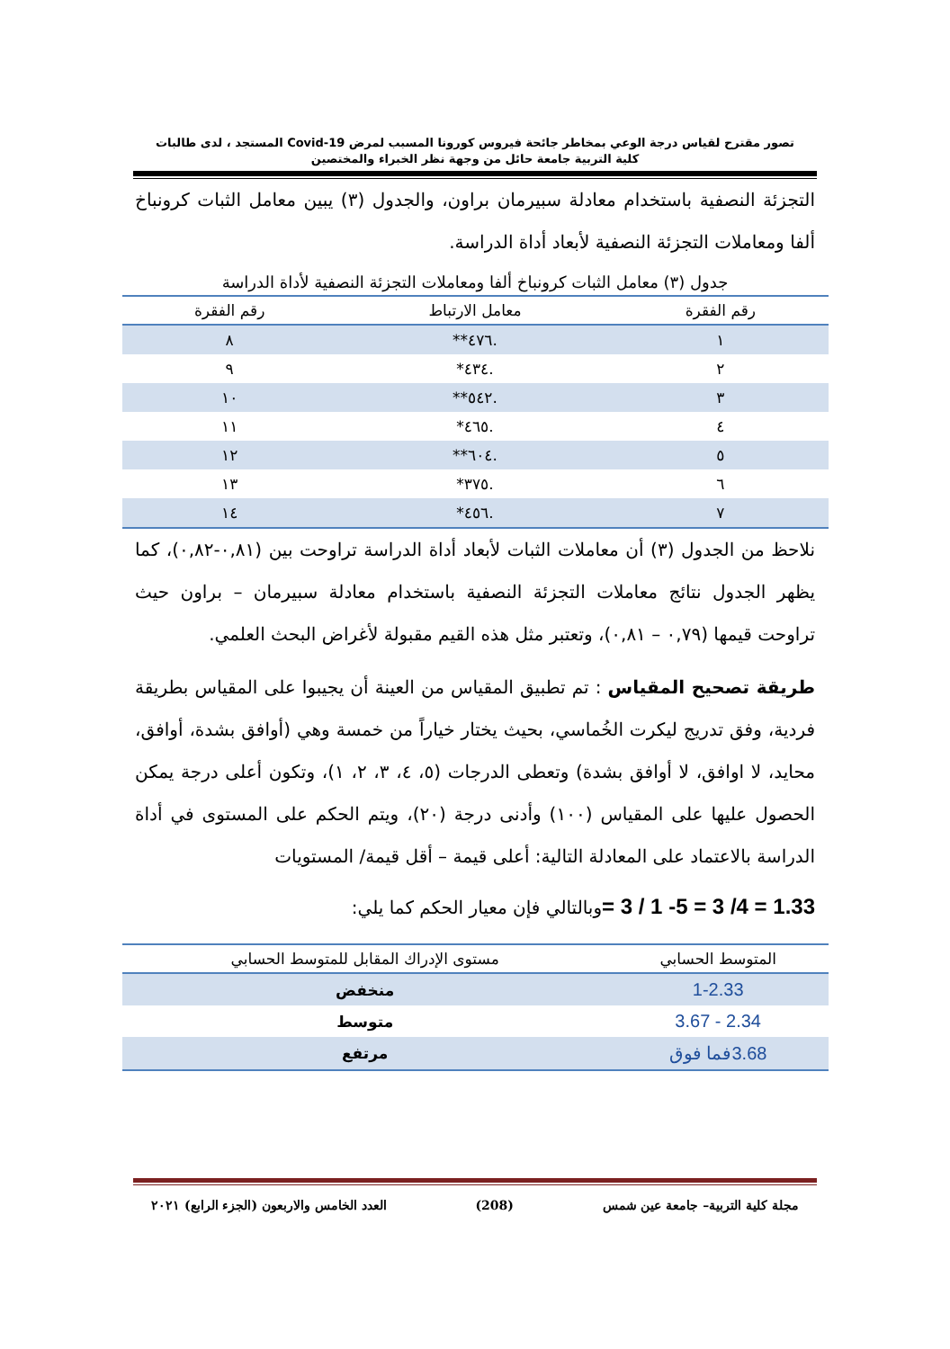تصور مقترح لقياس درجة الوعي بمخاطر جائحة فيروس كورونا المسبب لمرض Covid-19 المستجد ، لدى طالبات
كلية التربية جامعة حائل من وجهة نظر الخبراء والمختصين
التجزئة النصفية باستخدام معادلة سبيرمان براون، والجدول (٣) يبين معامل الثبات كرونباخ ألفا ومعاملات التجزئة النصفية لأبعاد أداة الدراسة.
جدول (٣) معامل الثبات كرونباخ ألفا ومعاملات التجزئة النصفية لأداة الدراسة
| رقم الفقرة | معامل الارتباط | رقم الفقرة |
| --- | --- | --- |
| ١ | .٤٧٦** | ٨ |
| ٢ | .٤٣٤* | ٩ |
| ٣ | .٥٤٢** | ١٠ |
| ٤ | .٤٦٥* | ١١ |
| ٥ | .٦٠٤** | ١٢ |
| ٦ | .٣٧٥* | ١٣ |
| ٧ | .٤٥٦* | ١٤ |
نلاحظ من الجدول (٣) أن معاملات الثبات لأبعاد أداة الدراسة تراوحت بين (٠,٨١-٠,٨٢)، كما يظهر الجدول نتائج معاملات التجزئة النصفية باستخدام معادلة سبيرمان – براون حيث تراوحت قيمها (٠,٧٩ – ٠,٨١)، وتعتبر مثل هذه القيم مقبولة لأغراض البحث العلمي.
طريقة تصحيح المقياس : تم تطبيق المقياس من العينة أن يجيبوا على المقياس بطريقة فردية، وفق تدريج ليكرت الخُماسي، بحيث يختار خياراً من خمسة وهي (أوافق بشدة، أوافق، محايد، لا اوافق، لا أوافق بشدة) وتعطى الدرجات (٥، ٤، ٣، ٢، ١)، وتكون أعلى درجة يمكن الحصول عليها على المقياس (١٠٠) وأدنى درجة (٢٠)، ويتم الحكم على المستوى في أداة الدراسة بالاعتماد على المعادلة التالية: أعلى قيمة – أقل قيمة/ المستويات
1.33 = 4/ 3 = 5- 1 / 3 =وبالتالي فإن معيار الحكم كما يلي:
| المتوسط الحسابي | مستوى الإدراك المقابل للمتوسط الحسابي |
| --- | --- |
| 1-2.33 | منخفض |
| 2.34 - 3.67 | متوسط |
| 3.68فما فوق | مرتفع |
مجلة كلية التربية– جامعة عين شمس (208) العدد الخامس والاربعون (الجزء الرابع) ٢٠٢١